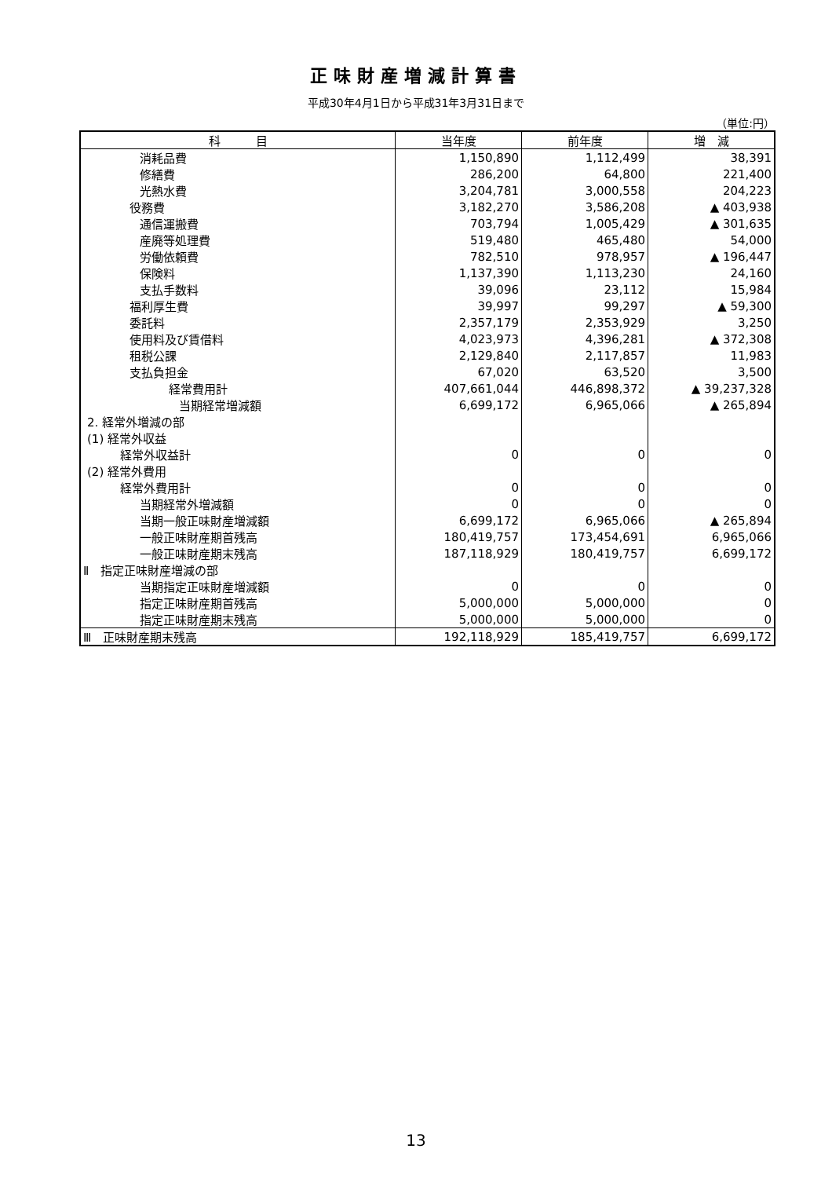正味財産増減計算書
平成30年4月1日から平成31年3月31日まで
（単位:円）
| 科 目 | 当年度 | 前年度 | 増 減 |
| --- | --- | --- | --- |
| 消耗品費 | 1,150,890 | 1,112,499 | 38,391 |
| 修繕費 | 286,200 | 64,800 | 221,400 |
| 光熱水費 | 3,204,781 | 3,000,558 | 204,223 |
| 役務費 | 3,182,270 | 3,586,208 | ▲ 403,938 |
| 通信運搬費 | 703,794 | 1,005,429 | ▲ 301,635 |
| 産廃等処理費 | 519,480 | 465,480 | 54,000 |
| 労働依頼費 | 782,510 | 978,957 | ▲ 196,447 |
| 保険料 | 1,137,390 | 1,113,230 | 24,160 |
| 支払手数料 | 39,096 | 23,112 | 15,984 |
| 福利厚生費 | 39,997 | 99,297 | ▲ 59,300 |
| 委託料 | 2,357,179 | 2,353,929 | 3,250 |
| 使用料及び賃借料 | 4,023,973 | 4,396,281 | ▲ 372,308 |
| 租税公課 | 2,129,840 | 2,117,857 | 11,983 |
| 支払負担金 | 67,020 | 63,520 | 3,500 |
| 経常費用計 | 407,661,044 | 446,898,372 | ▲ 39,237,328 |
| 当期経常増減額 | 6,699,172 | 6,965,066 | ▲ 265,894 |
| 2. 経常外増減の部 | | | |
| (1) 経常外収益 | | | |
| 経常外収益計 | 0 | 0 | 0 |
| (2) 経常外費用 | | | |
| 経常外費用計 | 0 | 0 | 0 |
| 当期経常外増減額 | 0 | 0 | 0 |
| 当期一般正味財産増減額 | 6,699,172 | 6,965,066 | ▲ 265,894 |
| 一般正味財産期首残高 | 180,419,757 | 173,454,691 | 6,965,066 |
| 一般正味財産期末残高 | 187,118,929 | 180,419,757 | 6,699,172 |
| Ⅱ 指定正味財産増減の部 | | | |
| 当期指定正味財産増減額 | 0 | 0 | 0 |
| 指定正味財産期首残高 | 5,000,000 | 5,000,000 | 0 |
| 指定正味財産期末残高 | 5,000,000 | 5,000,000 | 0 |
| Ⅲ 正味財産期末残高 | 192,118,929 | 185,419,757 | 6,699,172 |
13